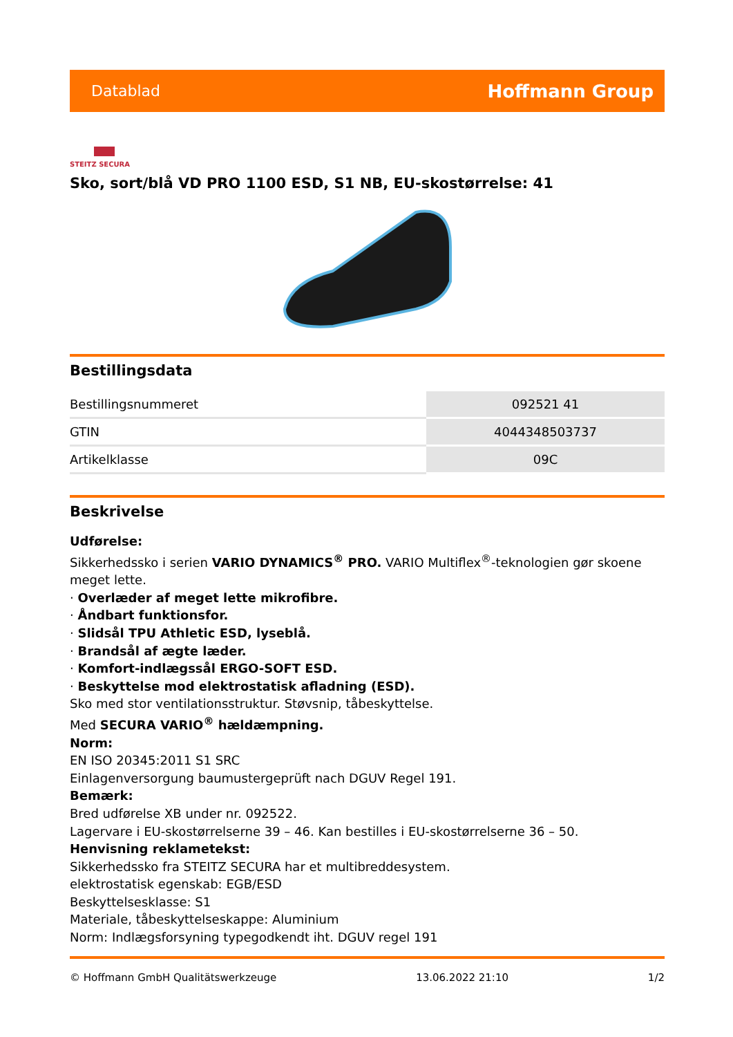Datablad Hoffmann Group
STEITZ SECURA
Sko, sort/blå VD PRO 1100 ESD, S1 NB, EU-skostørrelse: 41
Bestillingsdata
| Bestillingsnummeret | 092521 41 |
| GTIN | 4044348503737 |
| Artikelklasse | 09C |
Beskrivelse
Udførelse:
Sikkerhedssko i serien VARIO DYNAMICS<sup>®</sup> PRO. VARIO Multiflex<sup>®</sup>-teknologien gør skoene meget lette.
· Overlæder af meget lette mikrofibre.
· Åndbart funktionsfor.
· Slidsål TPU Athletic ESD, lyseblå.
· Brandsål af ægte læder.
· Komfort-indlægssål ERGO-SOFT ESD.
· Beskyttelse mod elektrostatisk afladning (ESD).
Sko med stor ventilationsstruktur. Støvsnip, tåbeskyttelse.
Med SECURA VARIO<sup>®</sup> hældæmpning.
Norm:
EN ISO 20345:2011 S1 SRC
Einlagenversorgung baumustergeprüft nach DGUV Regel 191.
Bemærk:
Bred udførelse XB under nr. 092522.
Lagervare i EU-skostørrelserne 39 – 46. Kan bestilles i EU-skostørrelserne 36 – 50.
Henvisning reklametekst:
Sikkerhedssko fra STEITZ SECURA har et multibreddesystem.
elektrostatisk egenskab: EGB/ESD
Beskyttelsesklasse: S1
Materiale, tåbeskyttelseskappe: Aluminium
Norm: Indlægsforsyning typegodkendt iht. DGUV regel 191
© Hoffmann GmbH Qualitätswerkzeuge 13.06.2022 21:10 1/2